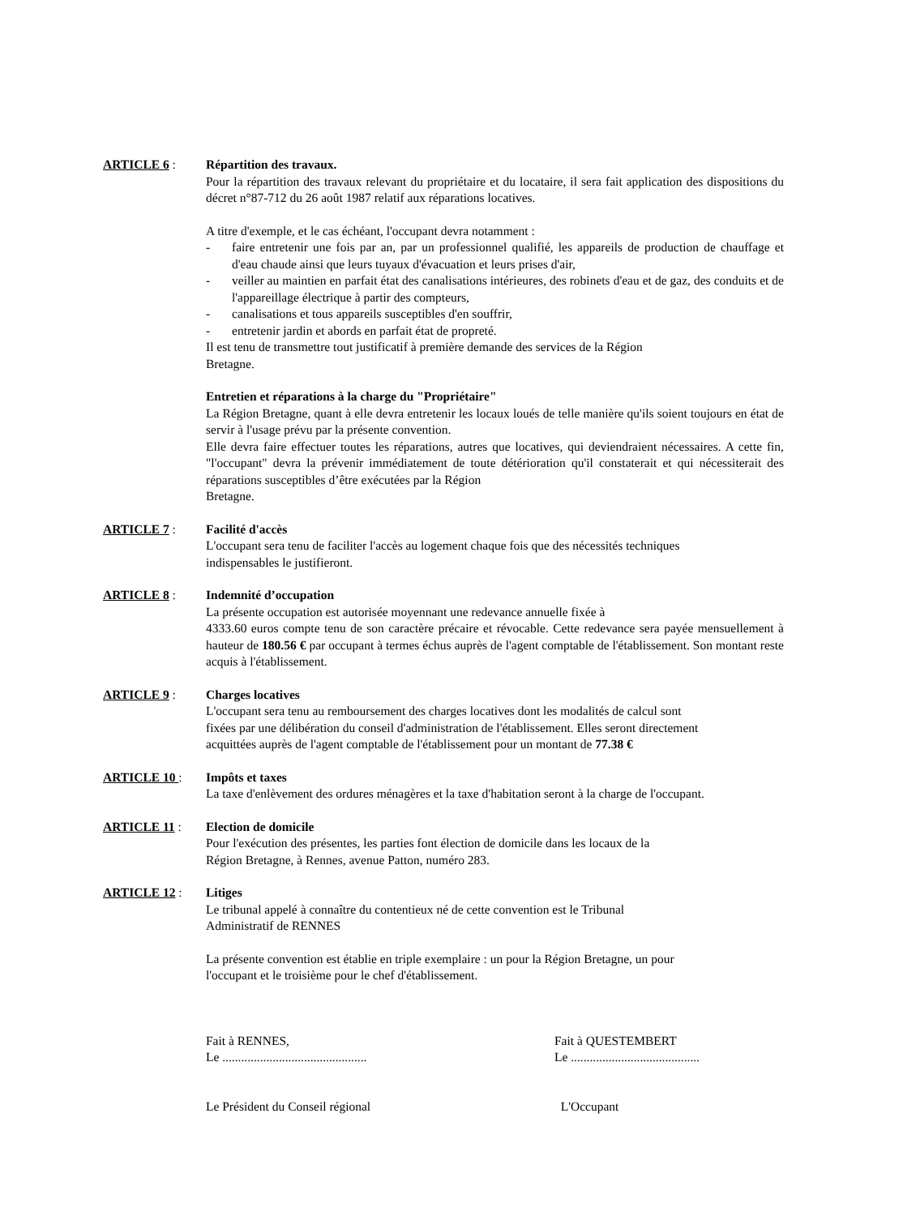ARTICLE 6 : Répartition des travaux.
Pour la répartition des travaux relevant du propriétaire et du locataire, il sera fait application des dispositions du décret n°87-712 du 26 août 1987 relatif aux réparations locatives.
A titre d'exemple, et le cas échéant, l'occupant devra notamment :
- faire entretenir une fois par an, par un professionnel qualifié, les appareils de production de chauffage et d'eau chaude ainsi que leurs tuyaux d'évacuation et leurs prises d'air,
- veiller au maintien en parfait état des canalisations intérieures, des robinets d'eau et de gaz, des conduits et de l'appareillage électrique à partir des compteurs,
- canalisations et tous appareils susceptibles d'en souffrir,
- entretenir jardin et abords en parfait état de propreté.
Il est tenu de transmettre tout justificatif à première demande des services de la Région
Bretagne.
Entretien et réparations à la charge du "Propriétaire"
La Région Bretagne, quant à elle devra entretenir les locaux loués de telle manière qu'ils soient toujours en état de servir à l'usage prévu par la présente convention.
Elle devra faire effectuer toutes les réparations, autres que locatives, qui deviendraient nécessaires. A cette fin, "l'occupant" devra la prévenir immédiatement de toute détérioration qu'il constaterait et qui nécessiterait des réparations susceptibles d’être exécutées par la Région
Bretagne.
ARTICLE 7 : Facilité d'accès
L'occupant sera tenu de faciliter l'accès au logement chaque fois que des nécessités techniques
indispensables le justifieront.
ARTICLE 8 : Indemnité d’occupation
La présente occupation est autorisée moyennant une redevance annuelle fixée à
4333.60 euros compte tenu de son caractère précaire et révocable. Cette redevance sera payée mensuellement à hauteur de 180.56 € par occupant à termes échus auprès de l'agent comptable de l'établissement. Son montant reste acquis à l'établissement.
ARTICLE 9 : Charges locatives
L'occupant sera tenu au remboursement des charges locatives dont les modalités de calcul sont
fixées par une délibération du conseil d'administration de l'établissement. Elles seront directement
acquittées auprès de l'agent comptable de l'établissement pour un montant de 77.38 €
ARTICLE 10 : Impôts et taxes
La taxe d'enlèvement des ordures ménagères et la taxe d'habitation seront à la charge de l'occupant.
ARTICLE 11 : Election de domicile
Pour l'exécution des présentes, les parties font élection de domicile dans les locaux de la
Région Bretagne, à Rennes, avenue Patton, numéro 283.
ARTICLE 12 : Litiges
Le tribunal appelé à connaître du contentieux né de cette convention est le Tribunal
Administratif de RENNES
La présente convention est établie en triple exemplaire : un pour la Région Bretagne, un pour
l'occupant et le troisième pour le chef d'établissement.
Fait à RENNES,
Le ..............................................
Fait à QUESTEMBERT
Le .........................................
Le Président du Conseil régional L'Occupant